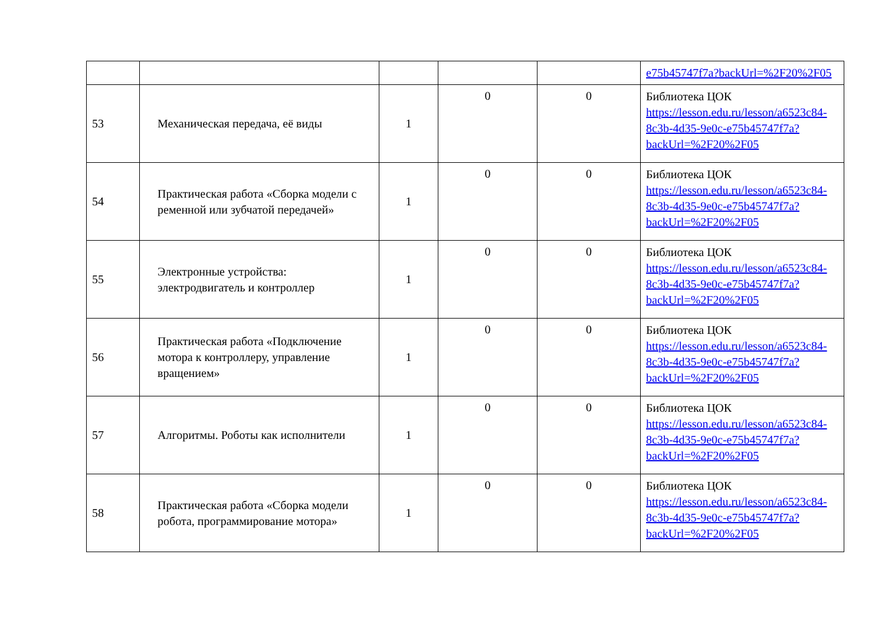| | | | | | e75b45747f7a?backUrl=%2F20%2F05 |
| 53 | Механическая передача, её виды | 1 | 0 | 0 | Библиотека ЦОК https://lesson.edu.ru/lesson/a6523c84-8c3b-4d35-9e0c-e75b45747f7a?backUrl=%2F20%2F05 |
| 54 | Практическая работа «Сборка модели с ременной или зубчатой передачей» | 1 | 0 | 0 | Библиотека ЦОК https://lesson.edu.ru/lesson/a6523c84-8c3b-4d35-9e0c-e75b45747f7a?backUrl=%2F20%2F05 |
| 55 | Электронные устройства: электродвигатель и контроллер | 1 | 0 | 0 | Библиотека ЦОК https://lesson.edu.ru/lesson/a6523c84-8c3b-4d35-9e0c-e75b45747f7a?backUrl=%2F20%2F05 |
| 56 | Практическая работа «Подключение мотора к контроллеру, управление вращением» | 1 | 0 | 0 | Библиотека ЦОК https://lesson.edu.ru/lesson/a6523c84-8c3b-4d35-9e0c-e75b45747f7a?backUrl=%2F20%2F05 |
| 57 | Алгоритмы. Роботы как исполнители | 1 | 0 | 0 | Библиотека ЦОК https://lesson.edu.ru/lesson/a6523c84-8c3b-4d35-9e0c-e75b45747f7a?backUrl=%2F20%2F05 |
| 58 | Практическая работа «Сборка модели робота, программирование мотора» | 1 | 0 | 0 | Библиотека ЦОК https://lesson.edu.ru/lesson/a6523c84-8c3b-4d35-9e0c-e75b45747f7a?backUrl=%2F20%2F05 |